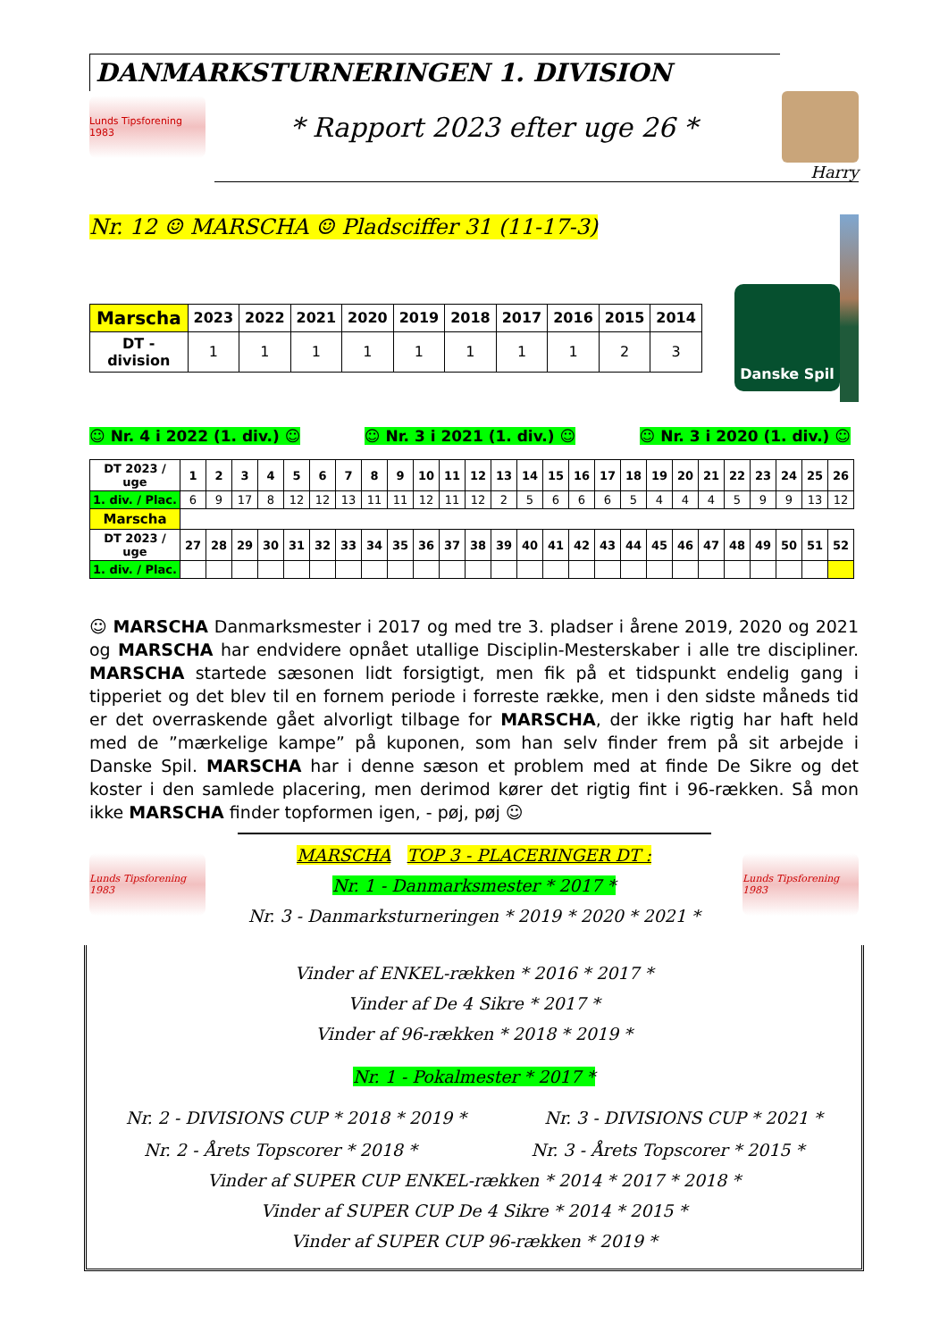DANMARKSTURNERINGEN 1. DIVISION
Lunds Tipsforening 1983
* Rapport 2023 efter uge 26 *
Harry
Nr. 12 ☺ MARSCHA ☺ Pladsciffer 31 (11-17-3)
| Marscha | 2023 | 2022 | 2021 | 2020 | 2019 | 2018 | 2017 | 2016 | 2015 | 2014 |
| --- | --- | --- | --- | --- | --- | --- | --- | --- | --- | --- |
| DT -division | 1 | 1 | 1 | 1 | 1 | 1 | 1 | 1 | 2 | 3 |
Danske Spil
☺ Nr. 4 i 2022 (1. div.) ☺ ☺ Nr. 3 i 2021 (1. div.) ☺ ☺ Nr. 3 i 2020 (1. div.) ☺
| DT 2023 / uge | 1 | 2 | 3 | 4 | 5 | 6 | 7 | 8 | 9 | 10 | 11 | 12 | 13 | 14 | 15 | 16 | 17 | 18 | 19 | 20 | 21 | 22 | 23 | 24 | 25 | 26 |
| --- | --- | --- | --- | --- | --- | --- | --- | --- | --- | --- | --- | --- | --- | --- | --- | --- | --- | --- | --- | --- | --- | --- | --- | --- | --- | --- |
| 1. div. / Plac. | 6 | 9 | 17 | 8 | 12 | 12 | 13 | 11 | 11 | 12 | 11 | 12 | 2 | 5 | 6 | 6 | 6 | 5 | 4 | 4 | 4 | 5 | 9 | 9 | 13 | 12 |
| Marscha | | | | | | | | | | | | | | | | | | | | | | | | | | |
| DT 2023 / uge | 27 | 28 | 29 | 30 | 31 | 32 | 33 | 34 | 35 | 36 | 37 | 38 | 39 | 40 | 41 | 42 | 43 | 44 | 45 | 46 | 47 | 48 | 49 | 50 | 51 | 52 |
| 1. div. / Plac. | | | | | | | | | | | | | | | | | | | | | | | | | | |
☺ MARSCHA Danmarksmester i 2017 og med tre 3. pladser i årene 2019, 2020 og 2021 og MARSCHA har endvidere opnået utallige Disciplin-Mesterskaber i alle tre discipliner. MARSCHA startede sæsonen lidt forsigtigt, men fik på et tidspunkt endelig gang i tipperiet og det blev til en fornem periode i forreste række, men i den sidste måneds tid er det overraskende gået alvorligt tilbage for MARSCHA, der ikke rigtig har haft held med de ”mærkelige kampe” på kuponen, som han selv finder frem på sit arbejde i Danske Spil. MARSCHA har i denne sæson et problem med at finde De Sikre og det koster i den samlede placering, men derimod kører det rigtig fint i 96-rækken. Så mon ikke MARSCHA finder topformen igen, - pøj, pøj ☺
Lunds Tipsforening 1983
MARSCHA TOP 3 - PLACERINGER DT :
Nr. 1 - Danmarksmester * 2017 *
Nr. 3 - Danmarksturneringen * 2019 * 2020 * 2021 *
Lunds Tipsforening 1983
Vinder af ENKEL-rækken * 2016 * 2017 *
Vinder af De 4 Sikre * 2017 *
Vinder af 96-rækken * 2018 * 2019 *
Nr. 1 - Pokalmester * 2017 *
Nr. 2 - DIVISIONS CUP * 2018 * 2019 * Nr. 3 - DIVISIONS CUP * 2021 *
Nr. 2 - Årets Topscorer * 2018 * Nr. 3 - Årets Topscorer * 2015 *
Vinder af SUPER CUP ENKEL-rækken * 2014 * 2017 * 2018 *
Vinder af SUPER CUP De 4 Sikre * 2014 * 2015 *
Vinder af SUPER CUP 96-rækken * 2019 *